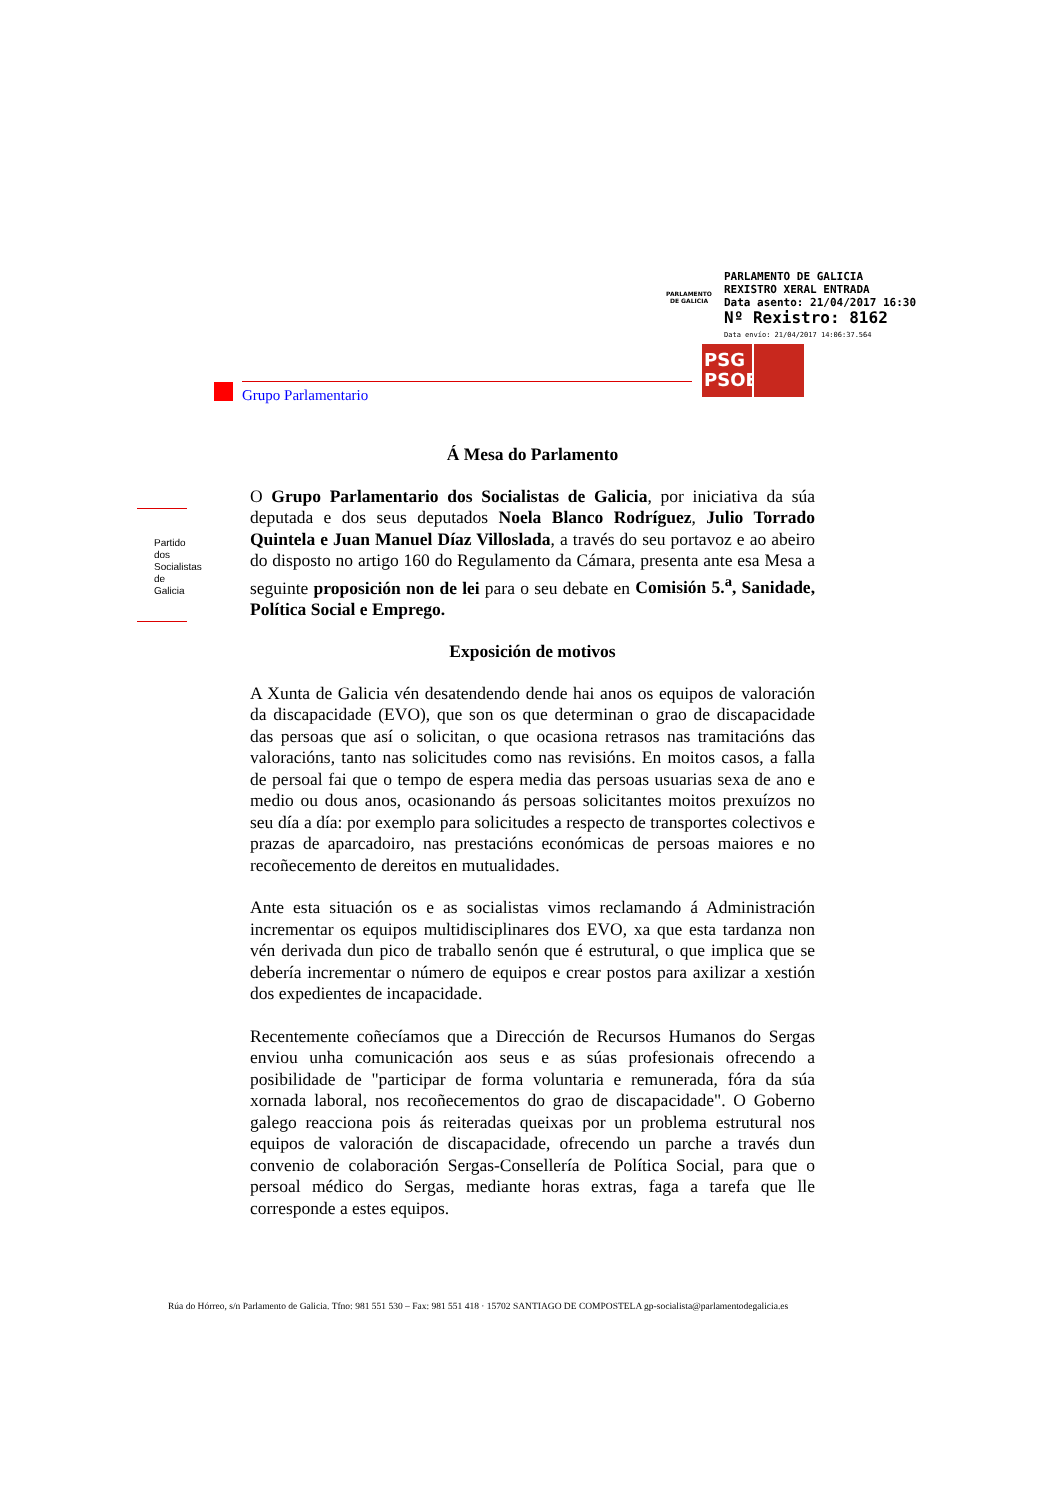PARLAMENTO
DE GALICIA
PARLAMENTO DE GALICIA
REXISTRO XERAL ENTRADA
Data asento: 21/04/2017 16:30
Nº Rexistro: 8162
Data envío: 21/04/2017 14:06:37.564
PSG
PSOE
Grupo Parlamentario
Partido dos Socialistas de Galicia
Á Mesa do Parlamento
O Grupo Parlamentario dos Socialistas de Galicia, por iniciativa da súa deputada e dos seus deputados Noela Blanco Rodríguez, Julio Torrado Quintela e Juan Manuel Díaz Villoslada, a través do seu portavoz e ao abeiro do disposto no artigo 160 do Regulamento da Cámara, presenta ante esa Mesa a seguinte proposición non de lei para o seu debate en Comisión 5.<sup>a</sup>, Sanidade, Política Social e Emprego.
Exposición de motivos
A Xunta de Galicia vén desatendendo dende hai anos os equipos de valoración da discapacidade (EVO), que son os que determinan o grao de discapacidade das persoas que así o solicitan, o que ocasiona retrasos nas tramitacións das valoracións, tanto nas solicitudes como nas revisións. En moitos casos, a falla de persoal fai que o tempo de espera media das persoas usuarias sexa de ano e medio ou dous anos, ocasionando ás persoas solicitantes moitos prexuízos no seu día a día: por exemplo para solicitudes a respecto de transportes colectivos e prazas de aparcadoiro, nas prestacións económicas de persoas maiores e no recoñecemento de dereitos en mutualidades.
Ante esta situación os e as socialistas vimos reclamando á Administración incrementar os equipos multidisciplinares dos EVO, xa que esta tardanza non vén derivada dun pico de traballo senón que é estrutural, o que implica que se debería incrementar o número de equipos e crear postos para axilizar a xestión dos expedientes de incapacidade.
Recentemente coñecíamos que a Dirección de Recursos Humanos do Sergas enviou unha comunicación aos seus e as súas profesionais ofrecendo a posibilidade de "participar de forma voluntaria e remunerada, fóra da súa xornada laboral, nos recoñecementos do grao de discapacidade". O Goberno galego reacciona pois ás reiteradas queixas por un problema estrutural nos equipos de valoración de discapacidade, ofrecendo un parche a través dun convenio de colaboración Sergas-Consellería de Política Social, para que o persoal médico do Sergas, mediante horas extras, faga a tarefa que lle corresponde a estes equipos.
Rúa do Hórreo, s/n Parlamento de Galicia. Tfno: 981 551 530 – Fax: 981 551 418 · 15702 SANTIAGO DE COMPOSTELA gp-socialista@parlamentodegalicia.es